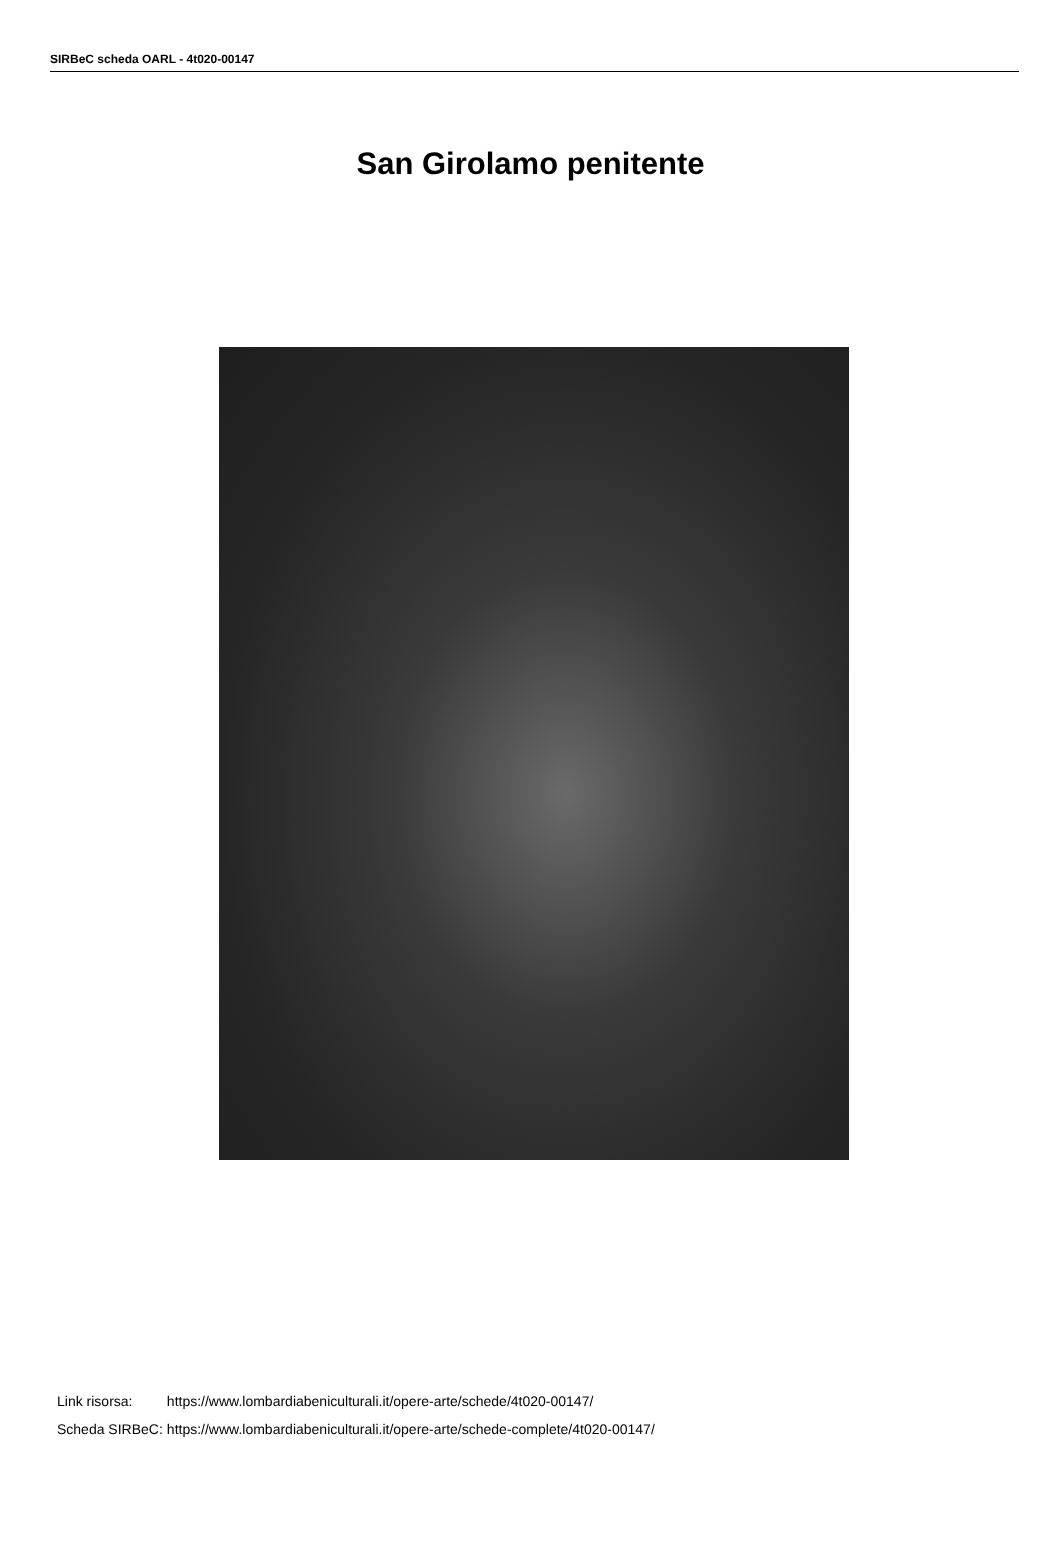SIRBeC scheda OARL - 4t020-00147
San Girolamo penitente
| Link risorsa: | https://www.lombardiabeniculturali.it/opere-arte/schede/4t020-00147/ |
| Scheda SIRBeC: | https://www.lombardiabeniculturali.it/opere-arte/schede-complete/4t020-00147/ |